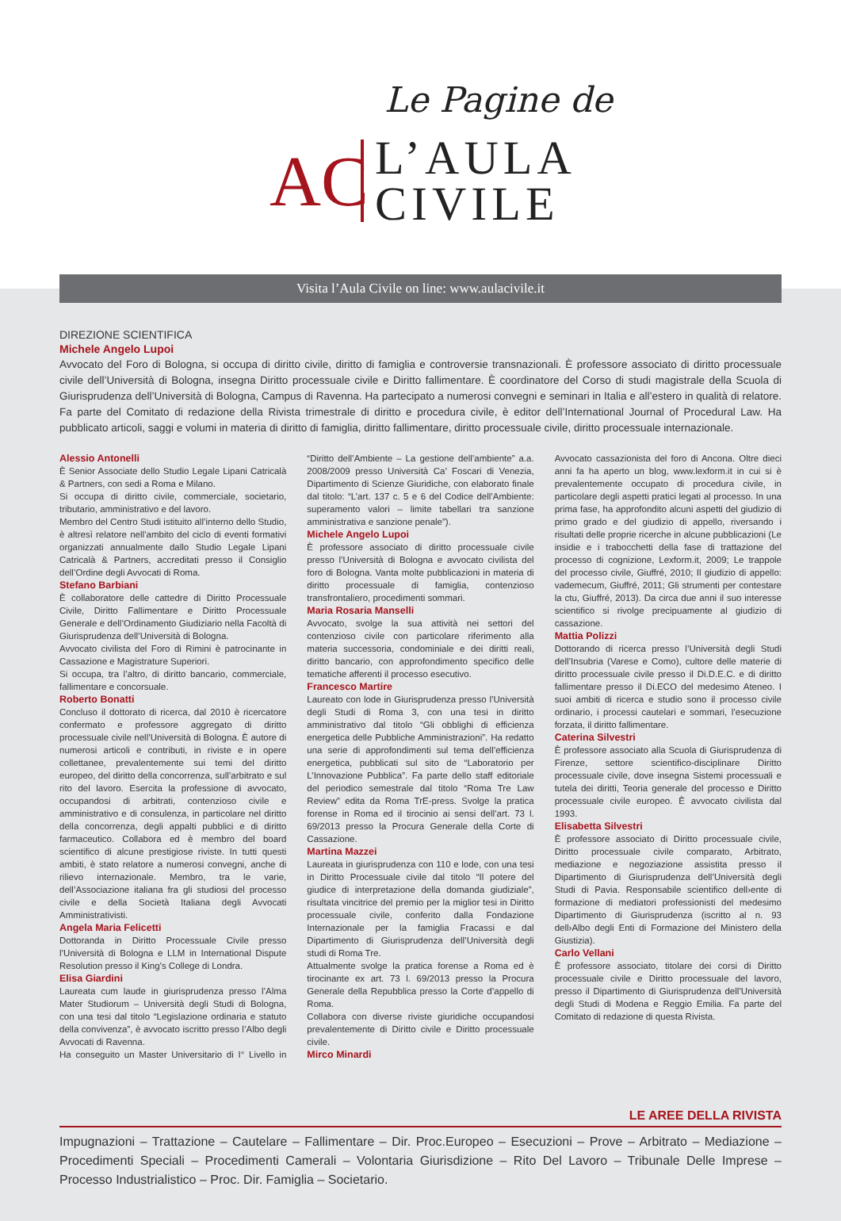Le Pagine de
AC
L’AULA
CIVILE
Visita l’Aula Civile on line: www.aulacivile.it
DIREZIONE SCIENTIFICA
Michele Angelo Lupoi
Avvocato del Foro di Bologna, si occupa di diritto civile, diritto di famiglia e controversie transnazionali. È professore associato di diritto processuale civile dell’Università di Bologna, insegna Diritto processuale civile e Diritto fallimentare. È coordinatore del Corso di studi magistrale della Scuola di Giurisprudenza dell’Università di Bologna, Campus di Ravenna. Ha partecipato a numerosi convegni e seminari in Italia e all’estero in qualità di relatore. Fa parte del Comitato di redazione della Rivista trimestrale di diritto e procedura civile, è editor dell’International Journal of Procedural Law. Ha pubblicato articoli, saggi e volumi in materia di diritto di famiglia, diritto fallimentare, diritto processuale civile, diritto processuale internazionale.
Alessio Antonelli
È Senior Associate dello Studio Legale Lipani Catricalà & Partners, con sedi a Roma e Milano.
Si occupa di diritto civile, commerciale, societario, tributario, amministrativo e del lavoro.
Membro del Centro Studi istituito all’interno dello Studio, è altresì relatore nell’ambito del ciclo di eventi formativi organizzati annualmente dallo Studio Legale Lipani Catricalà & Partners, accreditati presso il Consiglio dell’Ordine degli Avvocati di Roma.
Stefano Barbiani
È collaboratore delle cattedre di Diritto Processuale Civile, Diritto Fallimentare e Diritto Processuale Generale e dell’Ordinamento Giudiziario nella Facoltà di Giurisprudenza dell’Università di Bologna.
Avvocato civilista del Foro di Rimini è patrocinante in Cassazione e Magistrature Superiori.
Si occupa, tra l’altro, di diritto bancario, commerciale, fallimentare e concorsuale.
Roberto Bonatti
Concluso il dottorato di ricerca, dal 2010 è ricercatore confermato e professore aggregato di diritto processuale civile nell’Università di Bologna. È autore di numerosi articoli e contributi, in riviste e in opere collettanee, prevalentemente sui temi del diritto europeo, del diritto della concorrenza, sull’arbitrato e sul rito del lavoro. Esercita la professione di avvocato, occupandosi di arbitrati, contenzioso civile e amministrativo e di consulenza, in particolare nel diritto della concorrenza, degli appalti pubblici e di diritto farmaceutico. Collabora ed è membro del board scientifico di alcune prestigiose riviste. In tutti questi ambiti, è stato relatore a numerosi convegni, anche di rilievo internazionale. Membro, tra le varie, dell’Associazione italiana fra gli studiosi del processo civile e della Società Italiana degli Avvocati Amministrativisti.
Angela Maria Felicetti
Dottoranda in Diritto Processuale Civile presso l’Università di Bologna e LLM in International Dispute Resolution presso il King’s College di Londra.
Elisa Giardini
Laureata cum laude in giurisprudenza presso l’Alma Mater Studiorum – Università degli Studi di Bologna, con una tesi dal titolo “Legislazione ordinaria e statuto della convivenza”, è avvocato iscritto presso l’Albo degli Avvocati di Ravenna.
Ha conseguito un Master Universitario di I° Livello in “Diritto dell’Ambiente – La gestione dell’ambiente” a.a. 2008/2009 presso Università Ca’ Foscari di Venezia, Dipartimento di Scienze Giuridiche, con elaborato finale dal titolo: “L’art. 137 c. 5 e 6 del Codice dell’Ambiente: superamento valori – limite tabellari tra sanzione amministrativa e sanzione penale”).
Michele Angelo Lupoi
È professore associato di diritto processuale civile presso l’Università di Bologna e avvocato civilista del foro di Bologna. Vanta molte pubblicazioni in materia di diritto processuale di famiglia, contenzioso transfrontaliero, procedimenti sommari.
Maria Rosaria Manselli
Avvocato, svolge la sua attività nei settori del contenzioso civile con particolare riferimento alla materia successoria, condominiale e dei diritti reali, diritto bancario, con approfondimento specifico delle tematiche afferenti il processo esecutivo.
Francesco Martire
Laureato con lode in Giurisprudenza presso l’Università degli Studi di Roma 3, con una tesi in diritto amministrativo dal titolo “Gli obblighi di efficienza energetica delle Pubbliche Amministrazioni”. Ha redatto una serie di approfondimenti sul tema dell’efficienza energetica, pubblicati sul sito de “Laboratorio per L’Innovazione Pubblica”. Fa parte dello staff editoriale del periodico semestrale dal titolo “Roma Tre Law Review” edita da Roma TrE-press. Svolge la pratica forense in Roma ed il tirocinio ai sensi dell’art. 73 l. 69/2013 presso la Procura Generale della Corte di Cassazione.
Martina Mazzei
Laureata in giurisprudenza con 110 e lode, con una tesi in Diritto Processuale civile dal titolo “Il potere del giudice di interpretazione della domanda giudiziale”, risultata vincitrice del premio per la miglior tesi in Diritto processuale civile, conferito dalla Fondazione Internazionale per la famiglia Fracassi e dal Dipartimento di Giurisprudenza dell’Università degli studi di Roma Tre.
Attualmente svolge la pratica forense a Roma ed è tirocinante ex art. 73 l. 69/2013 presso la Procura Generale della Repubblica presso la Corte d’appello di Roma.
Collabora con diverse riviste giuridiche occupandosi prevalentemente di Diritto civile e Diritto processuale civile.
Mirco Minardi
Avvocato cassazionista del foro di Ancona. Oltre dieci anni fa ha aperto un blog, www.lexform.it in cui si è prevalentemente occupato di procedura civile, in particolare degli aspetti pratici legati al processo. In una prima fase, ha approfondito alcuni aspetti del giudizio di primo grado e del giudizio di appello, riversando i risultati delle proprie ricerche in alcune pubblicazioni (Le insidie e i trabocchetti della fase di trattazione del processo di cognizione, Lexform.it, 2009; Le trappole del processo civile, Giuffré, 2010; Il giudizio di appello: vademecum, Giuffré, 2011; Gli strumenti per contestare la ctu, Giuffré, 2013). Da circa due anni il suo interesse scientifico si rivolge precipuamente al giudizio di cassazione.
Mattia Polizzi
Dottorando di ricerca presso l’Università degli Studi dell’Insubria (Varese e Como), cultore delle materie di diritto processuale civile presso il Di.D.E.C. e di diritto fallimentare presso il Di.ECO del medesimo Ateneo. I suoi ambiti di ricerca e studio sono il processo civile ordinario, i processi cautelari e sommari, l’esecuzione forzata, il diritto fallimentare.
Caterina Silvestri
È professore associato alla Scuola di Giurisprudenza di Firenze, settore scientifico-disciplinare Diritto processuale civile, dove insegna Sistemi processuali e tutela dei diritti, Teoria generale del processo e Diritto processuale civile europeo. È avvocato civilista dal 1993.
Elisabetta Silvestri
È professore associato di Diritto processuale civile, Diritto processuale civile comparato, Arbitrato, mediazione e negoziazione assistita presso il Dipartimento di Giurisprudenza dell’Università degli Studi di Pavia. Responsabile scientifico dell›ente di formazione di mediatori professionisti del medesimo Dipartimento di Giurisprudenza (iscritto al n. 93 dell›Albo degli Enti di Formazione del Ministero della Giustizia).
Carlo Vellani
È professore associato, titolare dei corsi di Diritto processuale civile e Diritto processuale del lavoro, presso il Dipartimento di Giurisprudenza dell’Università degli Studi di Modena e Reggio Emilia. Fa parte del Comitato di redazione di questa Rivista.
LE AREE DELLA RIVISTA
Impugnazioni – Trattazione – Cautelare – Fallimentare – Dir. Proc.Europeo – Esecuzioni – Prove – Arbitrato – Mediazione – Procedimenti Speciali – Procedimenti Camerali – Volontaria Giurisdizione – Rito Del Lavoro – Tribunale Delle Imprese – Processo Industrialistico – Proc. Dir. Famiglia – Societario.